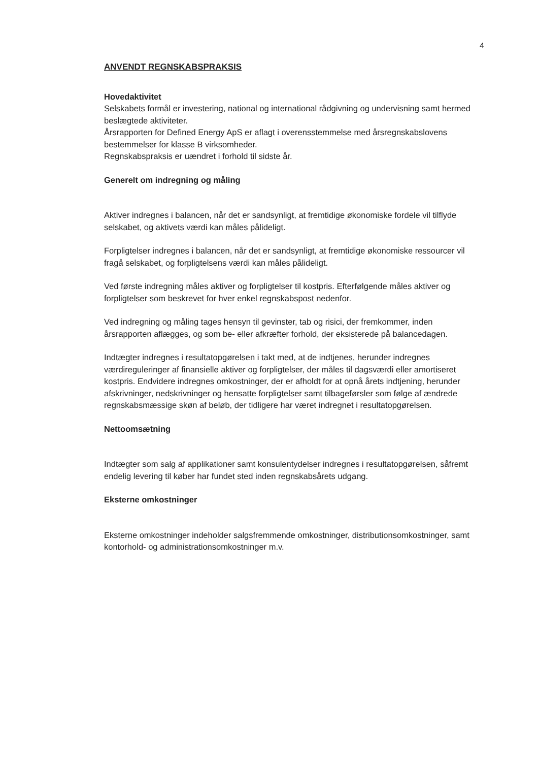4
ANVENDT REGNSKABSPRAKSIS
Hovedaktivitet
Selskabets formål er investering, national og international rådgivning og undervisning samt hermed beslægtede aktiviteter.
Årsrapporten for Defined Energy ApS er aflagt i overensstemmelse med årsregnskabslovens bestemmelser for klasse B virksomheder.
Regnskabspraksis er uændret i forhold til sidste år.
Generelt om indregning og måling
Aktiver indregnes i balancen, når det er sandsynligt, at fremtidige økonomiske fordele vil tilflyde selskabet, og aktivets værdi kan måles pålideligt.
Forpligtelser indregnes i balancen, når det er sandsynligt, at fremtidige økonomiske ressourcer vil fragå selskabet, og forpligtelsens værdi kan måles pålideligt.
Ved første indregning måles aktiver og forpligtelser til kostpris. Efterfølgende måles aktiver og forpligtelser som beskrevet for hver enkel regnskabspost nedenfor.
Ved indregning og måling tages hensyn til gevinster, tab og risici, der fremkommer, inden årsrapporten aflægges, og som be- eller afkræfter forhold, der eksisterede på balancedagen.
Indtægter indregnes i resultatopgørelsen i takt med, at de indtjenes, herunder indregnes værdireguleringer af finansielle aktiver og forpligtelser, der måles til dagsværdi eller amortiseret kostpris. Endvidere indregnes omkostninger, der er afholdt for at opnå årets indtjening, herunder afskrivninger, nedskrivninger og hensatte forpligtelser samt tilbageførsler som følge af ændrede regnskabsmæssige skøn af beløb, der tidligere har været indregnet i resultatopgørelsen.
Nettoomsætning
Indtægter som salg af applikationer samt konsulentydelser indregnes i resultatopgørelsen, såfremt endelig levering til køber har fundet sted inden regnskabsårets udgang.
Eksterne omkostninger
Eksterne omkostninger indeholder salgsfremmende omkostninger, distributionsomkostninger, samt kontorhold- og administrationsomkostninger m.v.